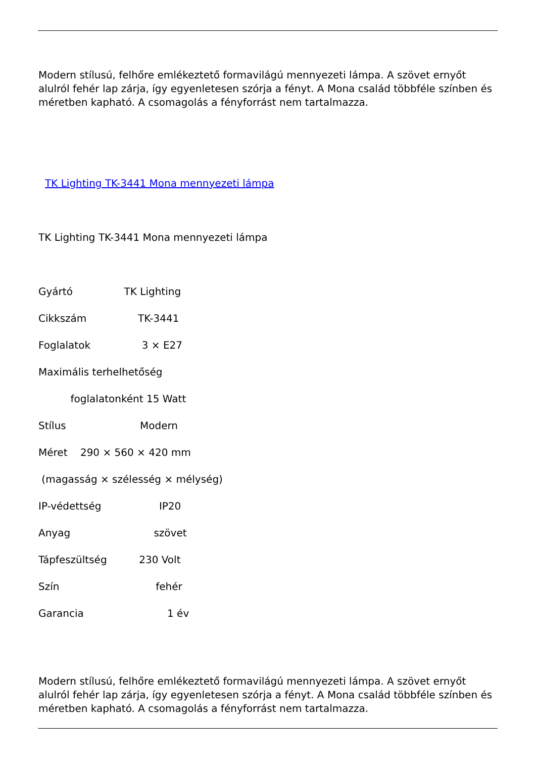Modern stílusú, felhőre emlékeztető formavilágú mennyezeti lámpa. A szövet ernyőt alulról fehér lap zárja, így egyenletesen szórja a fényt. A Mona család többféle színben és méretben kapható. A csomagolás a fényforrást nem tartalmazza.
TK Lighting TK-3441 Mona mennyezeti lámpa
TK Lighting TK-3441 Mona mennyezeti lámpa
Gyártó TK Lighting
Cikkszám TK-3441
Foglalatok 3 × E27
Maximális terhelhetőség
foglalatonként 15 Watt
Stílus Modern
Méret 290 × 560 × 420 mm
(magasság × szélesség × mélység)
IP-védettség IP20
Anyag szövet
Tápfeszültség 230 Volt
Szín fehér
Garancia 1 év
Modern stílusú, felhőre emlékeztető formavilágú mennyezeti lámpa. A szövet ernyőt alulról fehér lap zárja, így egyenletesen szórja a fényt. A Mona család többféle színben és méretben kapható. A csomagolás a fényforrást nem tartalmazza.